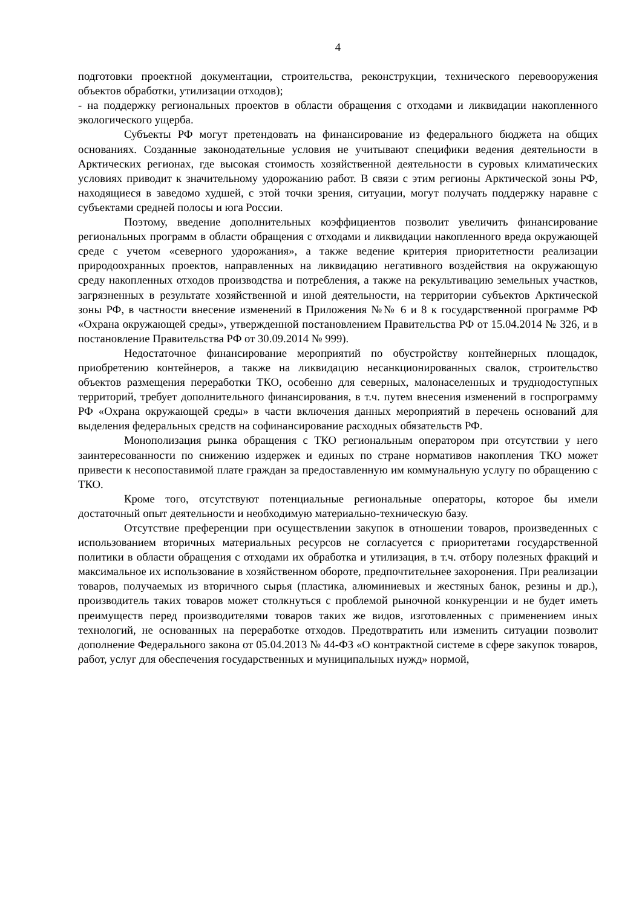4
подготовки проектной документации, строительства, реконструкции, технического перевооружения объектов обработки, утилизации отходов);
- на поддержку региональных проектов в области обращения с отходами и ликвидации накопленного экологического ущерба.
Субъекты РФ могут претендовать на финансирование из федерального бюджета на общих основаниях. Созданные законодательные условия не учитывают специфики ведения деятельности в Арктических регионах, где высокая стоимость хозяйственной деятельности в суровых климатических условиях приводит к значительному удорожанию работ. В связи с этим регионы Арктической зоны РФ, находящиеся в заведомо худшей, с этой точки зрения, ситуации, могут получать поддержку наравне с субъектами средней полосы и юга России.
Поэтому, введение дополнительных коэффициентов позволит увеличить финансирование региональных программ в области обращения с отходами и ликвидации накопленного вреда окружающей среде с учетом «северного удорожания», а также ведение критерия приоритетности реализации природоохранных проектов, направленных на ликвидацию негативного воздействия на окружающую среду накопленных отходов производства и потребления, а также на рекультивацию земельных участков, загрязненных в результате хозяйственной и иной деятельности, на территории субъектов Арктической зоны РФ, в частности внесение изменений в Приложения №№ 6 и 8 к государственной программе РФ «Охрана окружающей среды», утвержденной постановлением Правительства РФ от 15.04.2014 № 326, и в постановление Правительства РФ от 30.09.2014 № 999).
Недостаточное финансирование мероприятий по обустройству контейнерных площадок, приобретению контейнеров, а также на ликвидацию несанкционированных свалок, строительство объектов размещения переработки ТКО, особенно для северных, малонаселенных и труднодоступных территорий, требует дополнительного финансирования, в т.ч. путем внесения изменений в госпрограмму РФ «Охрана окружающей среды» в части включения данных мероприятий в перечень оснований для выделения федеральных средств на софинансирование расходных обязательств РФ.
Монополизация рынка обращения с ТКО региональным оператором при отсутствии у него заинтересованности по снижению издержек и единых по стране нормативов накопления ТКО может привести к несопоставимой плате граждан за предоставленную им коммунальную услугу по обращению с ТКО.
Кроме того, отсутствуют потенциальные региональные операторы, которое бы имели достаточный опыт деятельности и необходимую материально-техническую базу.
Отсутствие преференции при осуществлении закупок в отношении товаров, произведенных с использованием вторичных материальных ресурсов не согласуется с приоритетами государственной политики в области обращения с отходами их обработка и утилизация, в т.ч. отбору полезных фракций и максимальное их использование в хозяйственном обороте, предпочтительнее захоронения. При реализации товаров, получаемых из вторичного сырья (пластика, алюминиевых и жестяных банок, резины и др.), производитель таких товаров может столкнуться с проблемой рыночной конкуренции и не будет иметь преимуществ перед производителями товаров таких же видов, изготовленных с применением иных технологий, не основанных на переработке отходов. Предотвратить или изменить ситуации позволит дополнение Федерального закона от 05.04.2013 № 44-ФЗ «О контрактной системе в сфере закупок товаров, работ, услуг для обеспечения государственных и муниципальных нужд» нормой,